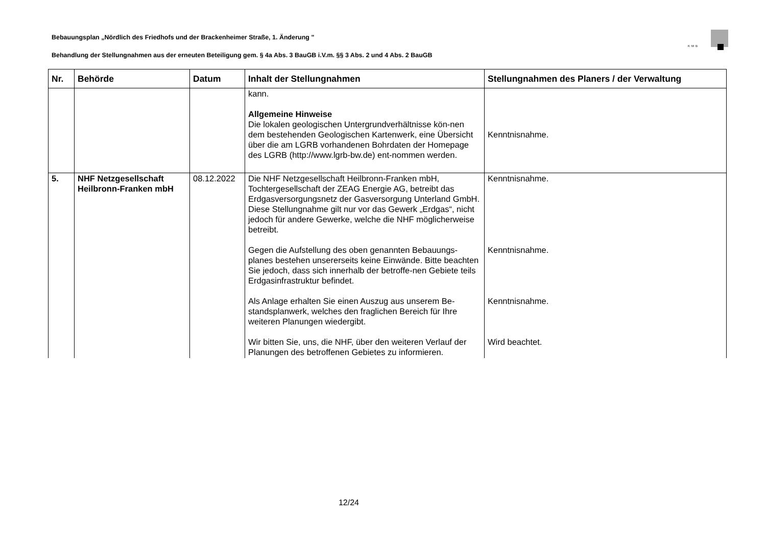Bebauungsplan „Nördlich des Friedhofs und der Brackenheimer Straße, 1. Änderung "
KMB
Behandlung der Stellungnahmen aus der erneuten Beteiligung gem. § 4a Abs. 3 BauGB i.V.m. §§ 3 Abs. 2 und 4 Abs. 2 BauGB
| Nr. | Behörde | Datum | Inhalt der Stellungnahmen | Stellungnahmen des Planers / der Verwaltung |
| --- | --- | --- | --- | --- |
| | | | kann. Allgemeine Hinweise Die lokalen geologischen Untergrundverhältnisse kön-nen dem bestehenden Geologischen Kartenwerk, eine Übersicht über die am LGRB vorhandenen Bohrdaten der Homepage des LGRB (http://www.lgrb-bw.de) ent-nommen werden. | Kenntnisnahme. |
| 5. | NHF Netzgesellschaft Heilbronn-Franken mbH | 08.12.2022 | Die NHF Netzgesellschaft Heilbronn-Franken mbH, Tochtergesellschaft der ZEAG Energie AG, betreibt das Erdgasversorgungsnetz der Gasversorgung Unterland GmbH. Diese Stellungnahme gilt nur vor das Gewerk „Erdgas“, nicht jedoch für andere Gewerke, welche die NHF möglicherweise betreibt. Gegen die Aufstellung des oben genannten Bebauungs-planes bestehen unsererseits keine Einwände. Bitte beachten Sie jedoch, dass sich innerhalb der betroffe-nen Gebiete teils Erdgasinfrastruktur befindet. Als Anlage erhalten Sie einen Auszug aus unserem Be-standsplanwerk, welches den fraglichen Bereich für Ihre weiteren Planungen wiedergibt. Wir bitten Sie, uns, die NHF, über den weiteren Verlauf der Planungen des betroffenen Gebietes zu informieren. | Kenntnisnahme. Kenntnisnahme. Kenntnisnahme. Wird beachtet. |
12/24